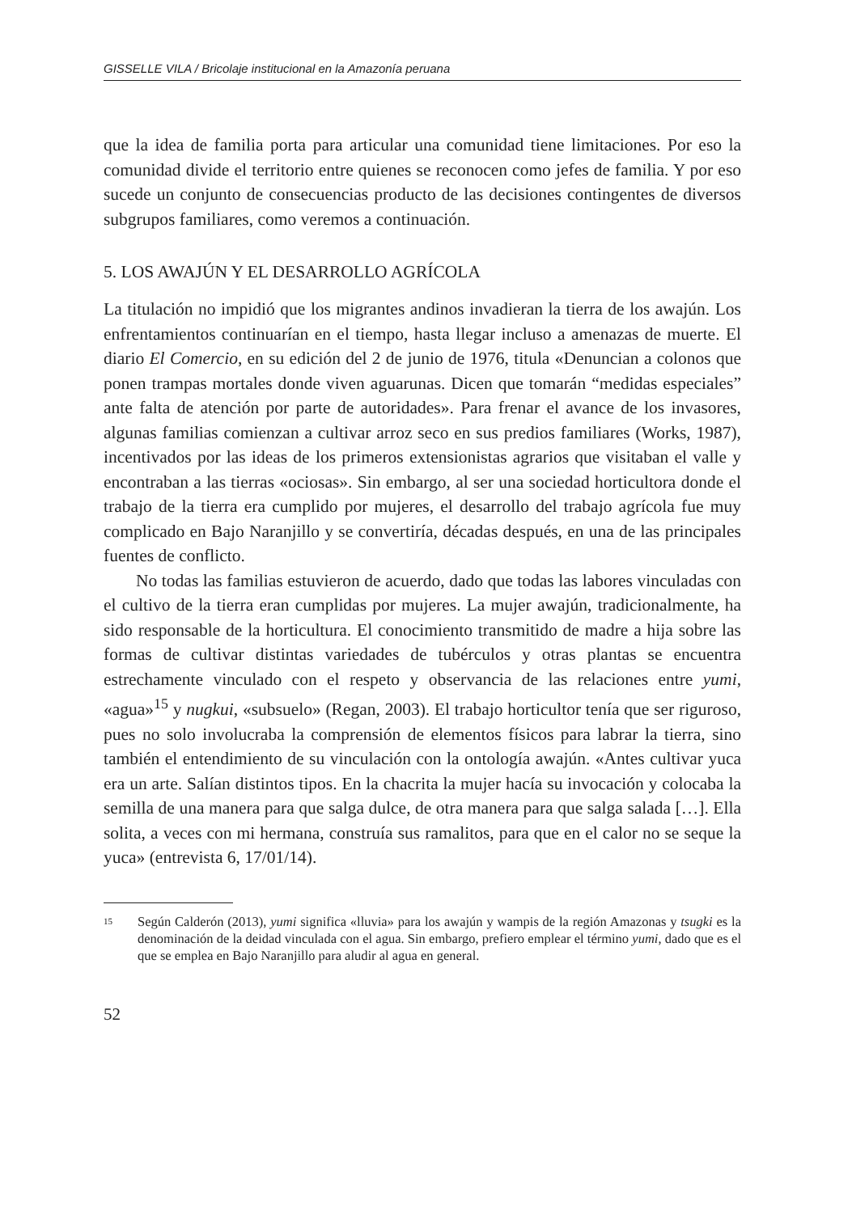GISSELLE VILA / Bricolaje institucional en la Amazonía peruana
que la idea de familia porta para articular una comunidad tiene limitaciones. Por eso la comunidad divide el territorio entre quienes se reconocen como jefes de familia. Y por eso sucede un conjunto de consecuencias producto de las decisiones contingentes de diversos subgrupos familiares, como veremos a continuación.
5. LOS AWAJÚN Y EL DESARROLLO AGRÍCOLA
La titulación no impidió que los migrantes andinos invadieran la tierra de los awajún. Los enfrentamientos continuarían en el tiempo, hasta llegar incluso a amenazas de muerte. El diario El Comercio, en su edición del 2 de junio de 1976, titula «Denuncian a colonos que ponen trampas mortales donde viven aguarunas. Dicen que tomarán “medidas especiales” ante falta de atención por parte de autoridades». Para frenar el avance de los invasores, algunas familias comienzan a cultivar arroz seco en sus predios familiares (Works, 1987), incentivados por las ideas de los primeros extensionistas agrarios que visitaban el valle y encontraban a las tierras «ociosas». Sin embargo, al ser una sociedad horticultora donde el trabajo de la tierra era cumplido por mujeres, el desarrollo del trabajo agrícola fue muy complicado en Bajo Naranjillo y se convertiría, décadas después, en una de las principales fuentes de conflicto.
No todas las familias estuvieron de acuerdo, dado que todas las labores vinculadas con el cultivo de la tierra eran cumplidas por mujeres. La mujer awajún, tradicionalmente, ha sido responsable de la horticultura. El conocimiento transmitido de madre a hija sobre las formas de cultivar distintas variedades de tubérculos y otras plantas se encuentra estrechamente vinculado con el respeto y observancia de las relaciones entre yumi, «agua»<sup>15</sup> y nugkui, «subsuelo» (Regan, 2003). El trabajo horticultor tenía que ser riguroso, pues no solo involucraba la comprensión de elementos físicos para labrar la tierra, sino también el entendimiento de su vinculación con la ontología awajún. «Antes cultivar yuca era un arte. Salían distintos tipos. En la chacrita la mujer hacía su invocación y colocaba la semilla de una manera para que salga dulce, de otra manera para que salga salada […]. Ella solita, a veces con mi hermana, construía sus ramalitos, para que en el calor no se seque la yuca» (entrevista 6, 17/01/14).
15
Según Calderón (2013), yumi significa «lluvia» para los awajún y wampis de la región Amazonas y tsugki es la denominación de la deidad vinculada con el agua. Sin embargo, prefiero emplear el término yumi, dado que es el que se emplea en Bajo Naranjillo para aludir al agua en general.
52